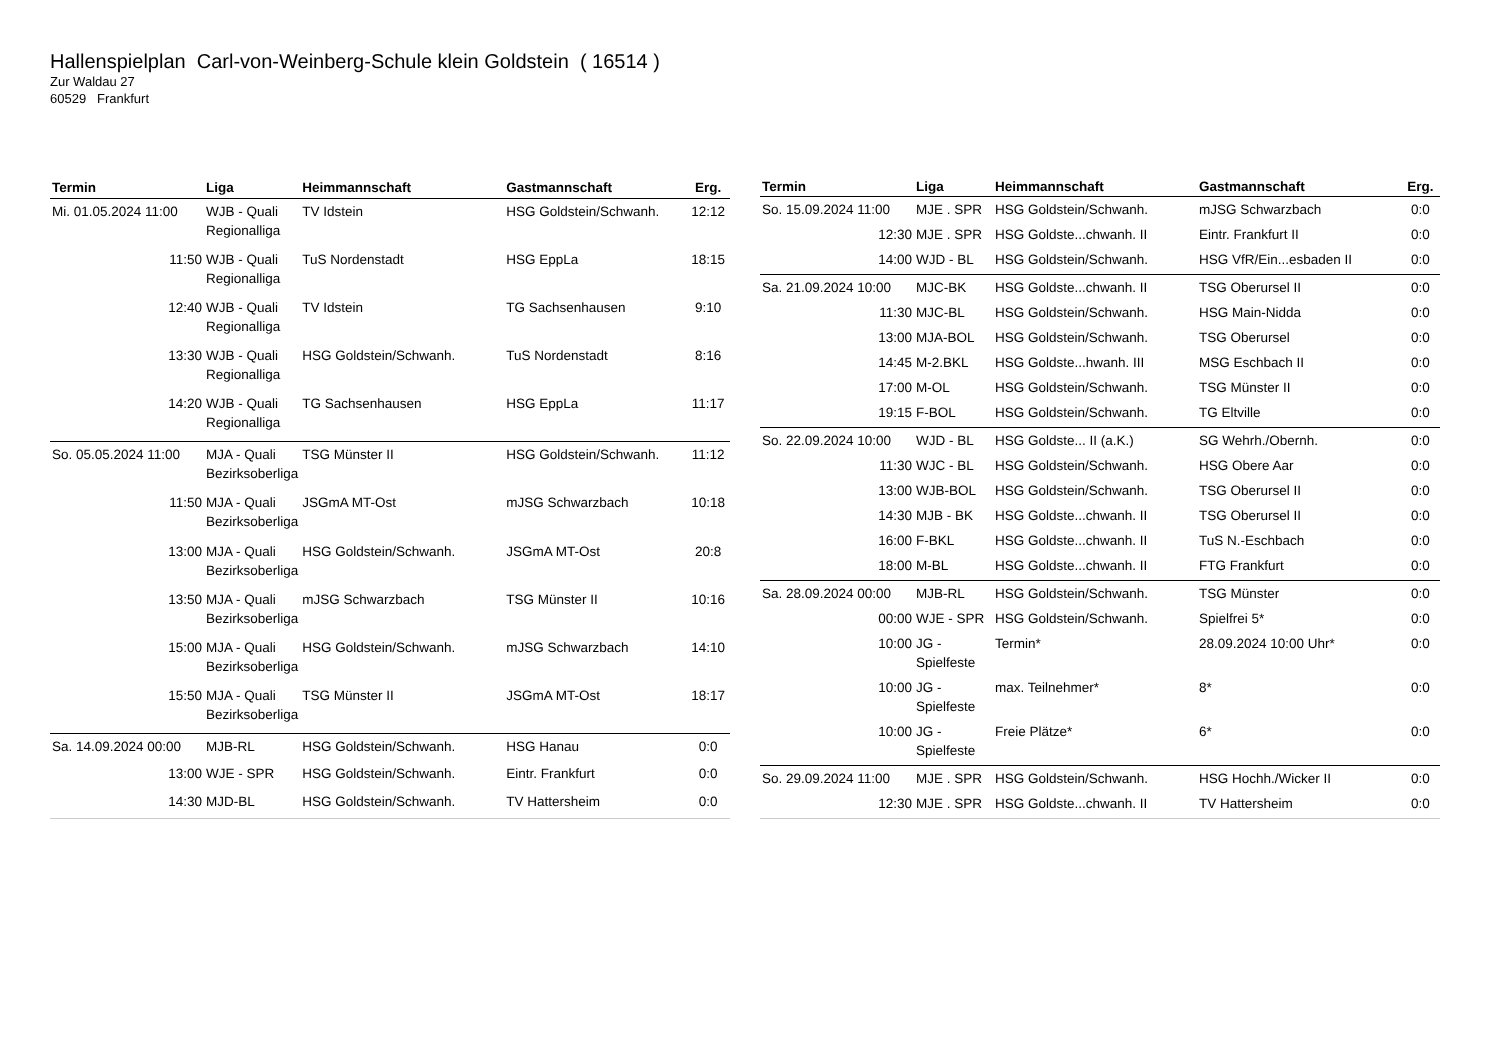Hallenspielplan Carl-von-Weinberg-Schule klein Goldstein ( 16514 )
Zur Waldau 27
60529 Frankfurt
| Termin | Liga | Heimmannschaft | Gastmannschaft | Erg. |
| --- | --- | --- | --- | --- |
| Mi. 01.05.2024 11:00 | WJB - Quali Regionalliga | TV Idstein | HSG Goldstein/Schwanh. | 12:12 |
| 11:50 | WJB - Quali Regionalliga | TuS Nordenstadt | HSG EppLa | 18:15 |
| 12:40 | WJB - Quali Regionalliga | TV Idstein | TG Sachsenhausen | 9:10 |
| 13:30 | WJB - Quali Regionalliga | HSG Goldstein/Schwanh. | TuS Nordenstadt | 8:16 |
| 14:20 | WJB - Quali Regionalliga | TG Sachsenhausen | HSG EppLa | 11:17 |
| So. 05.05.2024 11:00 | MJA - Quali Bezirksoberliga | TSG Münster II | HSG Goldstein/Schwanh. | 11:12 |
| 11:50 | MJA - Quali Bezirksoberliga | JSGmA MT-Ost | mJSG Schwarzbach | 10:18 |
| 13:00 | MJA - Quali Bezirksoberliga | HSG Goldstein/Schwanh. | JSGmA MT-Ost | 20:8 |
| 13:50 | MJA - Quali Bezirksoberliga | mJSG Schwarzbach | TSG Münster II | 10:16 |
| 15:00 | MJA - Quali Bezirksoberliga | HSG Goldstein/Schwanh. | mJSG Schwarzbach | 14:10 |
| 15:50 | MJA - Quali Bezirksoberliga | TSG Münster II | JSGmA MT-Ost | 18:17 |
| Sa. 14.09.2024 00:00 | MJB-RL | HSG Goldstein/Schwanh. | HSG Hanau | 0:0 |
| 13:00 | WJE - SPR | HSG Goldstein/Schwanh. | Eintr. Frankfurt | 0:0 |
| 14:30 | MJD-BL | HSG Goldstein/Schwanh. | TV Hattersheim | 0:0 |
| Termin | Liga | Heimmannschaft | Gastmannschaft | Erg. |
| --- | --- | --- | --- | --- |
| So. 15.09.2024 11:00 | MJE . SPR | HSG Goldstein/Schwanh. | mJSG Schwarzbach | 0:0 |
| 12:30 | MJE . SPR | HSG Goldste...chwanh. II | Eintr. Frankfurt II | 0:0 |
| 14:00 | WJD - BL | HSG Goldstein/Schwanh. | HSG VfR/Ein...esbaden II | 0:0 |
| Sa. 21.09.2024 10:00 | MJC-BK | HSG Goldste...chwanh. II | TSG Oberursel II | 0:0 |
| 11:30 | MJC-BL | HSG Goldstein/Schwanh. | HSG Main-Nidda | 0:0 |
| 13:00 | MJA-BOL | HSG Goldstein/Schwanh. | TSG Oberursel | 0:0 |
| 14:45 | M-2.BKL | HSG Goldste...hwanh. III | MSG Eschbach II | 0:0 |
| 17:00 | M-OL | HSG Goldstein/Schwanh. | TSG Münster II | 0:0 |
| 19:15 | F-BOL | HSG Goldstein/Schwanh. | TG Eltville | 0:0 |
| So. 22.09.2024 10:00 | WJD - BL | HSG Goldste... II (a.K.) | SG Wehrh./Obernh. | 0:0 |
| 11:30 | WJC - BL | HSG Goldstein/Schwanh. | HSG Obere Aar | 0:0 |
| 13:00 | WJB-BOL | HSG Goldstein/Schwanh. | TSG Oberursel II | 0:0 |
| 14:30 | MJB - BK | HSG Goldste...chwanh. II | TSG Oberursel II | 0:0 |
| 16:00 | F-BKL | HSG Goldste...chwanh. II | TuS N.-Eschbach | 0:0 |
| 18:00 | M-BL | HSG Goldste...chwanh. II | FTG Frankfurt | 0:0 |
| Sa. 28.09.2024 00:00 | MJB-RL | HSG Goldstein/Schwanh. | TSG Münster | 0:0 |
| 00:00 | WJE - SPR | HSG Goldstein/Schwanh. | Spielfrei 5* | 0:0 |
| 10:00 | JG - Spielfeste | Termin* | 28.09.2024 10:00 Uhr* | 0:0 |
| 10:00 | JG - Spielfeste | max. Teilnehmer* | 8* | 0:0 |
| 10:00 | JG - Spielfeste | Freie Plätze* | 6* | 0:0 |
| So. 29.09.2024 11:00 | MJE . SPR | HSG Goldstein/Schwanh. | HSG Hochh./Wicker II | 0:0 |
| 12:30 | MJE . SPR | HSG Goldste...chwanh. II | TV Hattersheim | 0:0 |